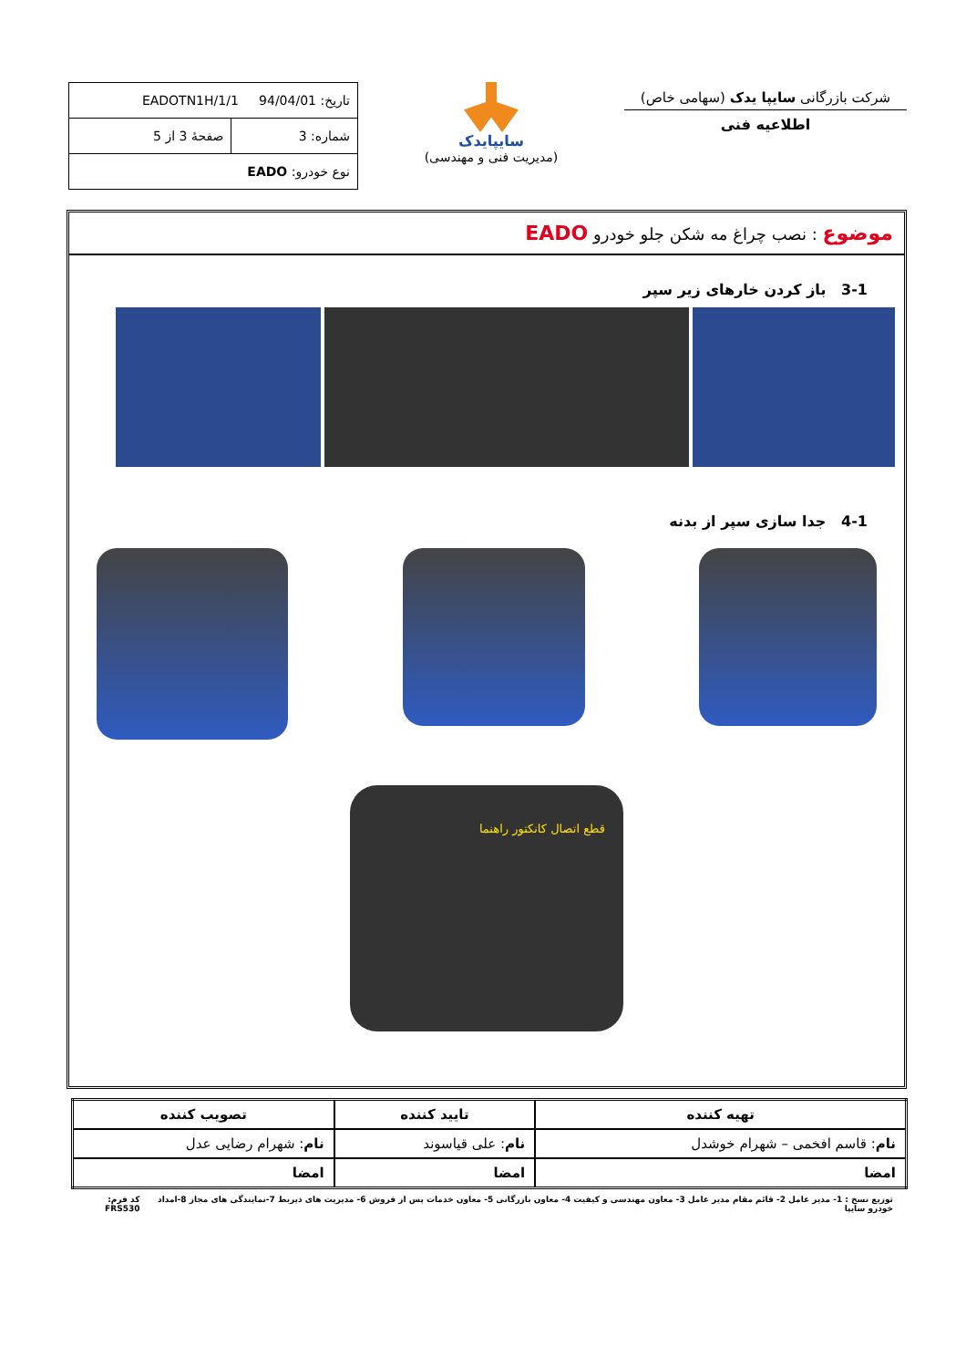شرکت بازرگانی سایپا یدک (سهامی خاص)
اطلاعیه فنی
سایپایدک
(مدیریت فنی و مهندسی)
| تاریخ: 94/04/01 EADOTN1H/1/1 | |
| شماره: 3 | صفحهٔ 3 از 5 |
| نوع خودرو: EADO | |
موضوع : نصب چراغ مه شکن جلو خودرو EADO
3-1 باز کردن خارهای زیر سپر
4-1 جدا سازی سپر از بدنه
قطع اتصال کانکتور راهنما
| تهیه کننده | تایید کننده | تصویب کننده |
| --- | --- | --- |
| نام : قاسم افخمی – شهرام خوشدل | نام : علی قیاسوند | نام : شهرام رضایی عدل |
| امضا | امضا | امضا |
توزیع نسخ : 1- مدیر عامل 2- قائم مقام مدیر عامل 3- معاون مهندسی و کیفیت 4- معاون بازرگانی 5- معاون خدمات پس از فروش 6- مدیریت های ذیربط 7-نمایندگی های مجاز 8-امداد خودرو سایپا کد فرم: FRS530